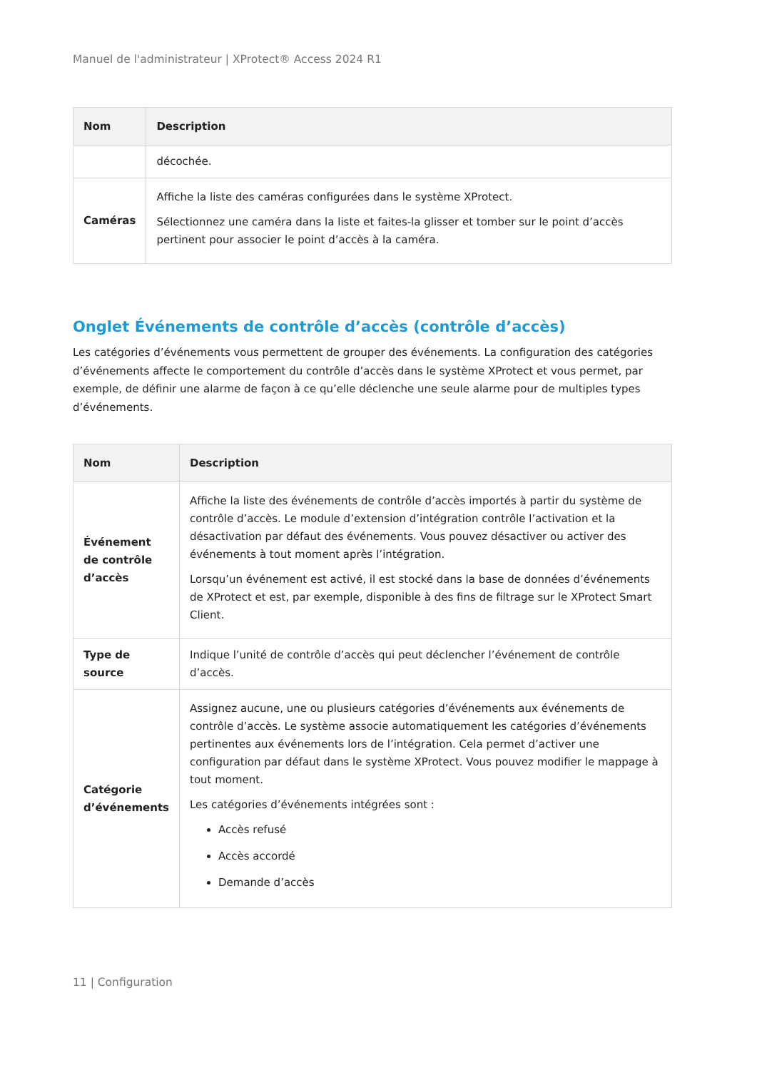Manuel de l'administrateur | XProtect® Access 2024 R1
| Nom | Description |
| --- | --- |
| | décochée. |
| Caméras | Affiche la liste des caméras configurées dans le système XProtect. Sélectionnez une caméra dans la liste et faites-la glisser et tomber sur le point d’accès pertinent pour associer le point d’accès à la caméra. |
Onglet Événements de contrôle d’accès (contrôle d’accès)
Les catégories d’événements vous permettent de grouper des événements. La configuration des catégories d’événements affecte le comportement du contrôle d’accès dans le système XProtect et vous permet, par exemple, de définir une alarme de façon à ce qu’elle déclenche une seule alarme pour de multiples types d’événements.
| Nom | Description |
| --- | --- |
| Événement de contrôle d’accès | Affiche la liste des événements de contrôle d’accès importés à partir du système de contrôle d’accès. Le module d’extension d’intégration contrôle l’activation et la désactivation par défaut des événements. Vous pouvez désactiver ou activer des événements à tout moment après l’intégration. Lorsqu’un événement est activé, il est stocké dans la base de données d’événements de XProtect et est, par exemple, disponible à des fins de filtrage sur le XProtect Smart Client. |
| Type de source | Indique l’unité de contrôle d’accès qui peut déclencher l’événement de contrôle d’accès. |
| Catégorie d’événements | Assignez aucune, une ou plusieurs catégories d’événements aux événements de contrôle d’accès. Le système associe automatiquement les catégories d’événements pertinentes aux événements lors de l’intégration. Cela permet d’activer une configuration par défaut dans le système XProtect. Vous pouvez modifier le mappage à tout moment. Les catégories d’événements intégrées sont : Accès refusé Accès accordé Demande d’accès |
11 | Configuration